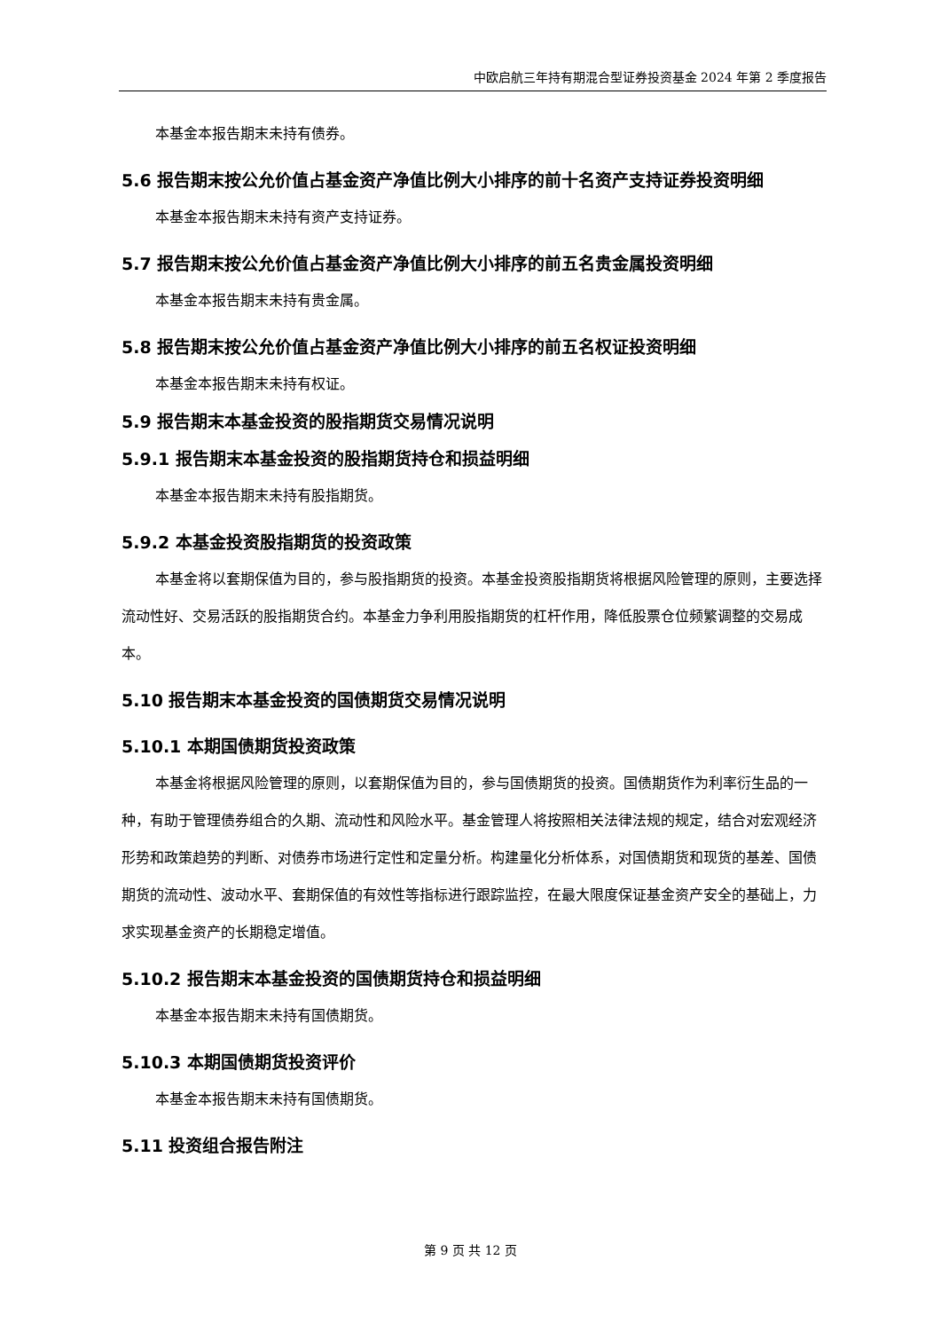中欧启航三年持有期混合型证券投资基金 2024 年第 2 季度报告
本基金本报告期末未持有债券。
5.6 报告期末按公允价值占基金资产净值比例大小排序的前十名资产支持证券投资明细
本基金本报告期末未持有资产支持证券。
5.7 报告期末按公允价值占基金资产净值比例大小排序的前五名贵金属投资明细
本基金本报告期末未持有贵金属。
5.8 报告期末按公允价值占基金资产净值比例大小排序的前五名权证投资明细
本基金本报告期末未持有权证。
5.9 报告期末本基金投资的股指期货交易情况说明
5.9.1 报告期末本基金投资的股指期货持仓和损益明细
本基金本报告期末未持有股指期货。
5.9.2 本基金投资股指期货的投资政策
本基金将以套期保值为目的，参与股指期货的投资。本基金投资股指期货将根据风险管理的原则，主要选择流动性好、交易活跃的股指期货合约。本基金力争利用股指期货的杠杆作用，降低股票仓位频繁调整的交易成本。
5.10 报告期末本基金投资的国债期货交易情况说明
5.10.1 本期国债期货投资政策
本基金将根据风险管理的原则，以套期保值为目的，参与国债期货的投资。国债期货作为利率衍生品的一种，有助于管理债券组合的久期、流动性和风险水平。基金管理人将按照相关法律法规的规定，结合对宏观经济形势和政策趋势的判断、对债券市场进行定性和定量分析。构建量化分析体系，对国债期货和现货的基差、国债期货的流动性、波动水平、套期保值的有效性等指标进行跟踪监控，在最大限度保证基金资产安全的基础上，力求实现基金资产的长期稳定增值。
5.10.2 报告期末本基金投资的国债期货持仓和损益明细
本基金本报告期末未持有国债期货。
5.10.3 本期国债期货投资评价
本基金本报告期末未持有国债期货。
5.11 投资组合报告附注
第 9 页 共 12 页